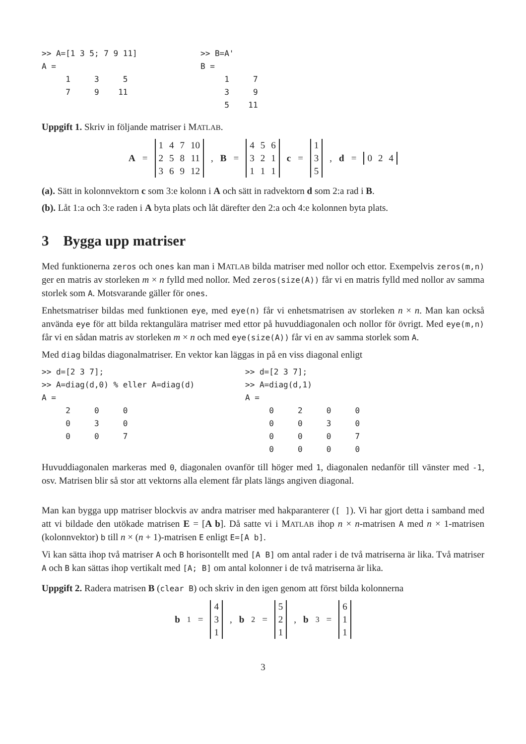>> A=[1 3 5; 7 9 11]
A =
     1     3     5
     7     9    11
>> B=A'
B =
     1     7
     3     9
     5    11
Uppgift 1. Skriv in följande matriser i MATLAB.
A =
| 1 | 4 | 7 | 10 |
| 2 | 5 | 8 | 11 |
| 3 | 6 | 9 | 12 |
, B =
| 4 | 5 | 6 |
| 3 | 2 | 1 |
| 1 | 1 | 1 |
c =
| 1 |
| 3 |
| 5 |
, d =
| 0 | 2 | 4 |
(a). Sätt in kolonnvektorn c som 3:e kolonn i A och sätt in radvektorn d som 2:a rad i B.
(b). Låt 1:a och 3:e raden i A byta plats och låt därefter den 2:a och 4:e kolonnen byta plats.
3 Bygga upp matriser
Med funktionerna zeros och ones kan man i MATLAB bilda matriser med nollor och ettor. Exempelvis zeros(m,n) ger en matris av storleken m × n fylld med nollor. Med zeros(size(A)) får vi en matris fylld med nollor av samma storlek som A. Motsvarande gäller för ones.
Enhetsmatriser bildas med funktionen eye, med eye(n) får vi enhetsmatrisen av storleken n × n. Man kan också använda eye för att bilda rektangulära matriser med ettor på huvuddiagonalen och nollor för övrigt. Med eye(m,n) får vi en sådan matris av storleken m × n och med eye(size(A)) får vi en av samma storlek som A.
Med diag bildas diagonalmatriser. En vektor kan läggas in på en viss diagonal enligt
>> d=[2 3 7];
>> A=diag(d,0) % eller A=diag(d)
A =
     2     0     0
     0     3     0
     0     0     7
>> d=[2 3 7];
>> A=diag(d,1)
A =
     0     2     0     0
     0     0     3     0
     0     0     0     7
     0     0     0     0
Huvuddiagonalen markeras med 0, diagonalen ovanför till höger med 1, diagonalen nedanför till vänster med -1, osv. Matrisen blir så stor att vektorns alla element får plats längs angiven diagonal.
Man kan bygga upp matriser blockvis av andra matriser med hakparanterer ([ ]). Vi har gjort detta i samband med att vi bildade den utökade matrisen E = [A b]. Då satte vi i MATLAB ihop n × n-matrisen A med n × 1-matrisen (kolonnvektor) b till n × (n + 1)-matrisen E enligt E=[A b].
Vi kan sätta ihop två matriser A och B horisontellt med [A B] om antal rader i de två matriserna är lika. Två matriser A och B kan sättas ihop vertikalt med [A; B] om antal kolonner i de två matriserna är lika.
Uppgift 2. Radera matrisen B (clear B) och skriv in den igen genom att först bilda kolonnerna
b<sub>1</sub> =
| 4 |
| 3 |
| 1 |
, b<sub>2</sub> =
| 5 |
| 2 |
| 1 |
, b<sub>3</sub> =
| 6 |
| 1 |
| 1 |
3